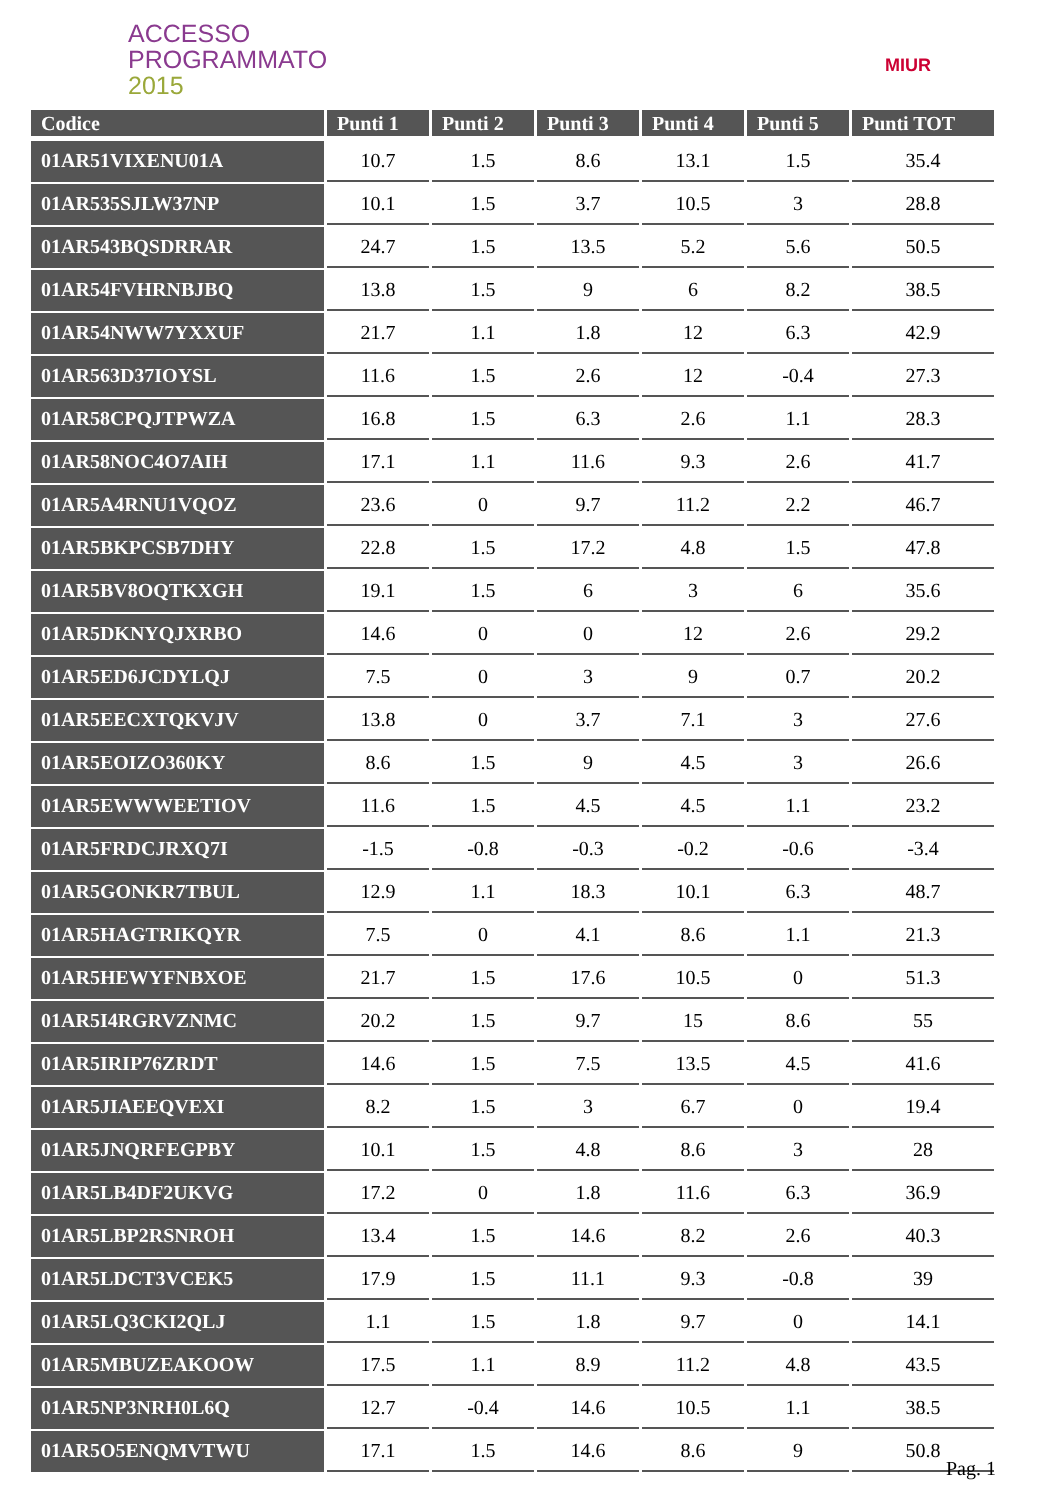ACCESSO
PROGRAMMATO
2015
MIUR
| Codice | Punti 1 | Punti 2 | Punti 3 | Punti 4 | Punti 5 | Punti TOT |
| --- | --- | --- | --- | --- | --- | --- |
| 01AR51VIXENU01A | 10.7 | 1.5 | 8.6 | 13.1 | 1.5 | 35.4 |
| 01AR535SJLW37NP | 10.1 | 1.5 | 3.7 | 10.5 | 3 | 28.8 |
| 01AR543BQSDRRAR | 24.7 | 1.5 | 13.5 | 5.2 | 5.6 | 50.5 |
| 01AR54FVHRNBJBQ | 13.8 | 1.5 | 9 | 6 | 8.2 | 38.5 |
| 01AR54NWW7YXXUF | 21.7 | 1.1 | 1.8 | 12 | 6.3 | 42.9 |
| 01AR563D37IOYSL | 11.6 | 1.5 | 2.6 | 12 | -0.4 | 27.3 |
| 01AR58CPQJTPWZA | 16.8 | 1.5 | 6.3 | 2.6 | 1.1 | 28.3 |
| 01AR58NOC4O7AIH | 17.1 | 1.1 | 11.6 | 9.3 | 2.6 | 41.7 |
| 01AR5A4RNU1VQOZ | 23.6 | 0 | 9.7 | 11.2 | 2.2 | 46.7 |
| 01AR5BKPCSB7DHY | 22.8 | 1.5 | 17.2 | 4.8 | 1.5 | 47.8 |
| 01AR5BV8OQTKXGH | 19.1 | 1.5 | 6 | 3 | 6 | 35.6 |
| 01AR5DKNYQJXRBO | 14.6 | 0 | 0 | 12 | 2.6 | 29.2 |
| 01AR5ED6JCDYLQJ | 7.5 | 0 | 3 | 9 | 0.7 | 20.2 |
| 01AR5EECXTQKVJV | 13.8 | 0 | 3.7 | 7.1 | 3 | 27.6 |
| 01AR5EOIZO360KY | 8.6 | 1.5 | 9 | 4.5 | 3 | 26.6 |
| 01AR5EWWWEETIOV | 11.6 | 1.5 | 4.5 | 4.5 | 1.1 | 23.2 |
| 01AR5FRDCJRXQ7I | -1.5 | -0.8 | -0.3 | -0.2 | -0.6 | -3.4 |
| 01AR5GONKR7TBUL | 12.9 | 1.1 | 18.3 | 10.1 | 6.3 | 48.7 |
| 01AR5HAGTRIKQYR | 7.5 | 0 | 4.1 | 8.6 | 1.1 | 21.3 |
| 01AR5HEWYFNBXOE | 21.7 | 1.5 | 17.6 | 10.5 | 0 | 51.3 |
| 01AR5I4RGRVZNMC | 20.2 | 1.5 | 9.7 | 15 | 8.6 | 55 |
| 01AR5IRIP76ZRDT | 14.6 | 1.5 | 7.5 | 13.5 | 4.5 | 41.6 |
| 01AR5JIAEEQVEXI | 8.2 | 1.5 | 3 | 6.7 | 0 | 19.4 |
| 01AR5JNQRFEGPBY | 10.1 | 1.5 | 4.8 | 8.6 | 3 | 28 |
| 01AR5LB4DF2UKVG | 17.2 | 0 | 1.8 | 11.6 | 6.3 | 36.9 |
| 01AR5LBP2RSNROH | 13.4 | 1.5 | 14.6 | 8.2 | 2.6 | 40.3 |
| 01AR5LDCT3VCEK5 | 17.9 | 1.5 | 11.1 | 9.3 | -0.8 | 39 |
| 01AR5LQ3CKI2QLJ | 1.1 | 1.5 | 1.8 | 9.7 | 0 | 14.1 |
| 01AR5MBUZEAKOOW | 17.5 | 1.1 | 8.9 | 11.2 | 4.8 | 43.5 |
| 01AR5NP3NRH0L6Q | 12.7 | -0.4 | 14.6 | 10.5 | 1.1 | 38.5 |
| 01AR5O5ENQMVTWU | 17.1 | 1.5 | 14.6 | 8.6 | 9 | 50.8 |
Pag. 1